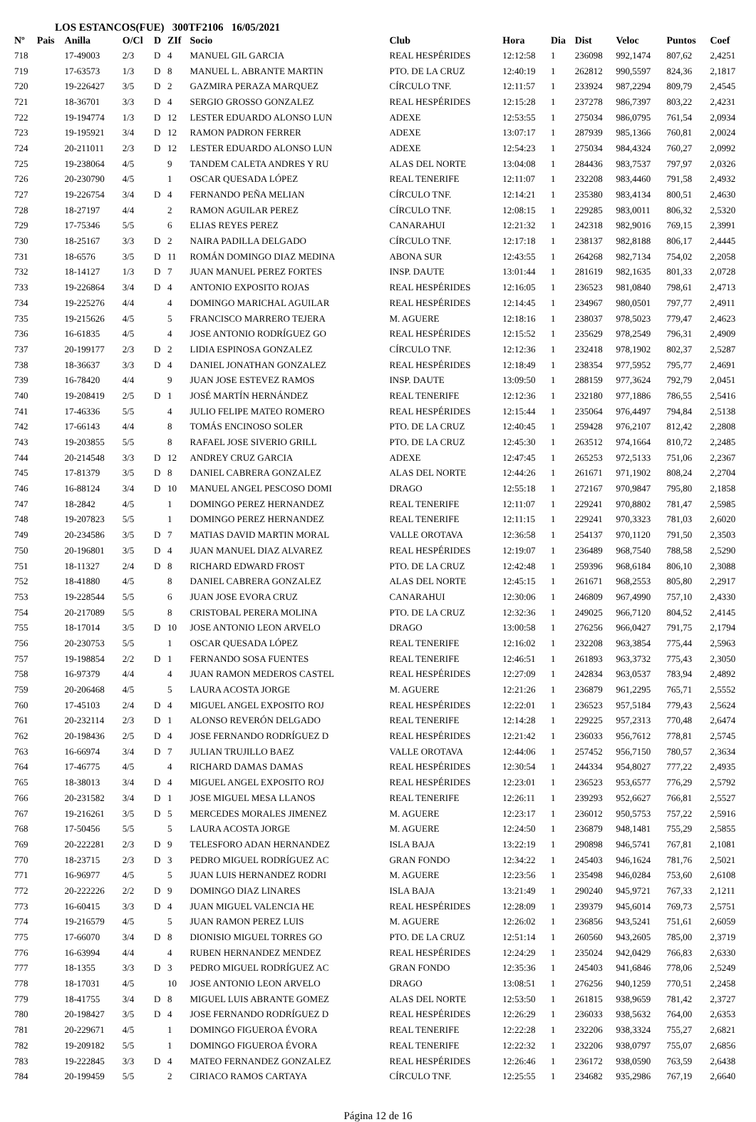LOS ESTANCOS(FUE) 300TF2106 16/05/2021
| Nº | Pais | Anilla | O/Cl | D | ZIf | Socio | Club | Hora | Dia | Dist | Veloc | Puntos | Coef |
| --- | --- | --- | --- | --- | --- | --- | --- | --- | --- | --- | --- | --- | --- |
| 718 | | 17-49003 | 2/3 | D | 4 | MANUEL GIL GARCIA | REAL HESPÉRIDES | 12:12:58 | 1 | 236098 | 992,1474 | 807,62 | 2,4251 |
| 719 | | 17-63573 | 1/3 | D | 8 | MANUEL L. ABRANTE MARTIN | PTO. DE LA CRUZ | 12:40:19 | 1 | 262812 | 990,5597 | 824,36 | 2,1817 |
| 720 | | 19-226427 | 3/5 | D | 2 | GAZMIRA PERAZA MARQUEZ | CÍRCULO TNF. | 12:11:57 | 1 | 233924 | 987,2294 | 809,79 | 2,4545 |
| 721 | | 18-36701 | 3/3 | D | 4 | SERGIO GROSSO GONZALEZ | REAL HESPÉRIDES | 12:15:28 | 1 | 237278 | 986,7397 | 803,22 | 2,4231 |
| 722 | | 19-194774 | 1/3 | D | 12 | LESTER EDUARDO ALONSO LUN | ADEXE | 12:53:55 | 1 | 275034 | 986,0795 | 761,54 | 2,0934 |
| 723 | | 19-195921 | 3/4 | D | 12 | RAMON PADRON FERRER | ADEXE | 13:07:17 | 1 | 287939 | 985,1366 | 760,81 | 2,0024 |
| 724 | | 20-211011 | 2/3 | D | 12 | LESTER EDUARDO ALONSO LUN | ADEXE | 12:54:23 | 1 | 275034 | 984,4324 | 760,27 | 2,0992 |
| 725 | | 19-238064 | 4/5 | | 9 | TANDEM CALETA ANDRES Y RU | ALAS DEL NORTE | 13:04:08 | 1 | 284436 | 983,7537 | 797,97 | 2,0326 |
| 726 | | 20-230790 | 4/5 | | 1 | OSCAR QUESADA LÓPEZ | REAL TENERIFE | 12:11:07 | 1 | 232208 | 983,4460 | 791,58 | 2,4932 |
| 727 | | 19-226754 | 3/4 | D | 4 | FERNANDO PEÑA MELIAN | CÍRCULO TNF. | 12:14:21 | 1 | 235380 | 983,4134 | 800,51 | 2,4630 |
| 728 | | 18-27197 | 4/4 | | 2 | RAMON AGUILAR PEREZ | CÍRCULO TNF. | 12:08:15 | 1 | 229285 | 983,0011 | 806,32 | 2,5320 |
| 729 | | 17-75346 | 5/5 | | 6 | ELIAS REYES PEREZ | CANARAHUI | 12:21:32 | 1 | 242318 | 982,9016 | 769,15 | 2,3991 |
| 730 | | 18-25167 | 3/3 | D | 2 | NAIRA PADILLA DELGADO | CÍRCULO TNF. | 12:17:18 | 1 | 238137 | 982,8188 | 806,17 | 2,4445 |
| 731 | | 18-6576 | 3/5 | D | 11 | ROMÁN DOMINGO DIAZ MEDINA | ABONA SUR | 12:43:55 | 1 | 264268 | 982,7134 | 754,02 | 2,2058 |
| 732 | | 18-14127 | 1/3 | D | 7 | JUAN MANUEL PEREZ FORTES | INSP. DAUTE | 13:01:44 | 1 | 281619 | 982,1635 | 801,33 | 2,0728 |
| 733 | | 19-226864 | 3/4 | D | 4 | ANTONIO EXPOSITO ROJAS | REAL HESPÉRIDES | 12:16:05 | 1 | 236523 | 981,0840 | 798,61 | 2,4713 |
| 734 | | 19-225276 | 4/4 | | 4 | DOMINGO MARICHAL AGUILAR | REAL HESPÉRIDES | 12:14:45 | 1 | 234967 | 980,0501 | 797,77 | 2,4911 |
| 735 | | 19-215626 | 4/5 | | 5 | FRANCISCO MARRERO TEJERA | M. AGUERE | 12:18:16 | 1 | 238037 | 978,5023 | 779,47 | 2,4623 |
| 736 | | 16-61835 | 4/5 | | 4 | JOSE ANTONIO RODRÍGUEZ GO | REAL HESPÉRIDES | 12:15:52 | 1 | 235629 | 978,2549 | 796,31 | 2,4909 |
| 737 | | 20-199177 | 2/3 | D | 2 | LIDIA ESPINOSA GONZALEZ | CÍRCULO TNF. | 12:12:36 | 1 | 232418 | 978,1902 | 802,37 | 2,5287 |
| 738 | | 18-36637 | 3/3 | D | 4 | DANIEL JONATHAN GONZALEZ | REAL HESPÉRIDES | 12:18:49 | 1 | 238354 | 977,5952 | 795,77 | 2,4691 |
| 739 | | 16-78420 | 4/4 | | 9 | JUAN JOSE ESTEVEZ RAMOS | INSP. DAUTE | 13:09:50 | 1 | 288159 | 977,3624 | 792,79 | 2,0451 |
| 740 | | 19-208419 | 2/5 | D | 1 | JOSÉ MARTÍN HERNÁNDEZ | REAL TENERIFE | 12:12:36 | 1 | 232180 | 977,1886 | 786,55 | 2,5416 |
| 741 | | 17-46336 | 5/5 | | 4 | JULIO FELIPE MATEO ROMERO | REAL HESPÉRIDES | 12:15:44 | 1 | 235064 | 976,4497 | 794,84 | 2,5138 |
| 742 | | 17-66143 | 4/4 | | 8 | TOMÁS ENCINOSO SOLER | PTO. DE LA CRUZ | 12:40:45 | 1 | 259428 | 976,2107 | 812,42 | 2,2808 |
| 743 | | 19-203855 | 5/5 | | 8 | RAFAEL JOSE SIVERIO GRILL | PTO. DE LA CRUZ | 12:45:30 | 1 | 263512 | 974,1664 | 810,72 | 2,2485 |
| 744 | | 20-214548 | 3/3 | D | 12 | ANDREY CRUZ GARCIA | ADEXE | 12:47:45 | 1 | 265253 | 972,5133 | 751,06 | 2,2367 |
| 745 | | 17-81379 | 3/5 | D | 8 | DANIEL CABRERA GONZALEZ | ALAS DEL NORTE | 12:44:26 | 1 | 261671 | 971,1902 | 808,24 | 2,2704 |
| 746 | | 16-88124 | 3/4 | D | 10 | MANUEL ANGEL PESCOSO DOMI | DRAGO | 12:55:18 | 1 | 272167 | 970,9847 | 795,80 | 2,1858 |
| 747 | | 18-2842 | 4/5 | | 1 | DOMINGO PEREZ HERNANDEZ | REAL TENERIFE | 12:11:07 | 1 | 229241 | 970,8802 | 781,47 | 2,5985 |
| 748 | | 19-207823 | 5/5 | | 1 | DOMINGO PEREZ HERNANDEZ | REAL TENERIFE | 12:11:15 | 1 | 229241 | 970,3323 | 781,03 | 2,6020 |
| 749 | | 20-234586 | 3/5 | D | 7 | MATIAS DAVID MARTIN MORAL | VALLE OROTAVA | 12:36:58 | 1 | 254137 | 970,1120 | 791,50 | 2,3503 |
| 750 | | 20-196801 | 3/5 | D | 4 | JUAN MANUEL DIAZ ALVAREZ | REAL HESPÉRIDES | 12:19:07 | 1 | 236489 | 968,7540 | 788,58 | 2,5290 |
| 751 | | 18-11327 | 2/4 | D | 8 | RICHARD EDWARD FROST | PTO. DE LA CRUZ | 12:42:48 | 1 | 259396 | 968,6184 | 806,10 | 2,3088 |
| 752 | | 18-41880 | 4/5 | | 8 | DANIEL CABRERA GONZALEZ | ALAS DEL NORTE | 12:45:15 | 1 | 261671 | 968,2553 | 805,80 | 2,2917 |
| 753 | | 19-228544 | 5/5 | | 6 | JUAN JOSE EVORA CRUZ | CANARAHUI | 12:30:06 | 1 | 246809 | 967,4990 | 757,10 | 2,4330 |
| 754 | | 20-217089 | 5/5 | | 8 | CRISTOBAL PERERA MOLINA | PTO. DE LA CRUZ | 12:32:36 | 1 | 249025 | 966,7120 | 804,52 | 2,4145 |
| 755 | | 18-17014 | 3/5 | D | 10 | JOSE ANTONIO LEON ARVELO | DRAGO | 13:00:58 | 1 | 276256 | 966,0427 | 791,75 | 2,1794 |
| 756 | | 20-230753 | 5/5 | | 1 | OSCAR QUESADA LÓPEZ | REAL TENERIFE | 12:16:02 | 1 | 232208 | 963,3854 | 775,44 | 2,5963 |
| 757 | | 19-198854 | 2/2 | D | 1 | FERNANDO SOSA FUENTES | REAL TENERIFE | 12:46:51 | 1 | 261893 | 963,3732 | 775,43 | 2,3050 |
| 758 | | 16-97379 | 4/4 | | 4 | JUAN RAMON MEDEROS CASTEL | REAL HESPÉRIDES | 12:27:09 | 1 | 242834 | 963,0537 | 783,94 | 2,4892 |
| 759 | | 20-206468 | 4/5 | | 5 | LAURA ACOSTA JORGE | M. AGUERE | 12:21:26 | 1 | 236879 | 961,2295 | 765,71 | 2,5552 |
| 760 | | 17-45103 | 2/4 | D | 4 | MIGUEL ANGEL EXPOSITO ROJ | REAL HESPÉRIDES | 12:22:01 | 1 | 236523 | 957,5184 | 779,43 | 2,5624 |
| 761 | | 20-232114 | 2/3 | D | 1 | ALONSO REVERÓN DELGADO | REAL TENERIFE | 12:14:28 | 1 | 229225 | 957,2313 | 770,48 | 2,6474 |
| 762 | | 20-198436 | 2/5 | D | 4 | JOSE FERNANDO RODRÍGUEZ D | REAL HESPÉRIDES | 12:21:42 | 1 | 236033 | 956,7612 | 778,81 | 2,5745 |
| 763 | | 16-66974 | 3/4 | D | 7 | JULIAN TRUJILLO BAEZ | VALLE OROTAVA | 12:44:06 | 1 | 257452 | 956,7150 | 780,57 | 2,3634 |
| 764 | | 17-46775 | 4/5 | | 4 | RICHARD DAMAS DAMAS | REAL HESPÉRIDES | 12:30:54 | 1 | 244334 | 954,8027 | 777,22 | 2,4935 |
| 765 | | 18-38013 | 3/4 | D | 4 | MIGUEL ANGEL EXPOSITO ROJ | REAL HESPÉRIDES | 12:23:01 | 1 | 236523 | 953,6577 | 776,29 | 2,5792 |
| 766 | | 20-231582 | 3/4 | D | 1 | JOSE MIGUEL MESA LLANOS | REAL TENERIFE | 12:26:11 | 1 | 239293 | 952,6627 | 766,81 | 2,5527 |
| 767 | | 19-216261 | 3/5 | D | 5 | MERCEDES MORALES JIMENEZ | M. AGUERE | 12:23:17 | 1 | 236012 | 950,5753 | 757,22 | 2,5916 |
| 768 | | 17-50456 | 5/5 | | 5 | LAURA ACOSTA JORGE | M. AGUERE | 12:24:50 | 1 | 236879 | 948,1481 | 755,29 | 2,5855 |
| 769 | | 20-222281 | 2/3 | D | 9 | TELESFORO ADAN HERNANDEZ | ISLA BAJA | 13:22:19 | 1 | 290898 | 946,5741 | 767,81 | 2,1081 |
| 770 | | 18-23715 | 2/3 | D | 3 | PEDRO MIGUEL RODRÍGUEZ AC | GRAN FONDO | 12:34:22 | 1 | 245403 | 946,1624 | 781,76 | 2,5021 |
| 771 | | 16-96977 | 4/5 | | 5 | JUAN LUIS HERNANDEZ RODRI | M. AGUERE | 12:23:56 | 1 | 235498 | 946,0284 | 753,60 | 2,6108 |
| 772 | | 20-222226 | 2/2 | D | 9 | DOMINGO DIAZ LINARES | ISLA BAJA | 13:21:49 | 1 | 290240 | 945,9721 | 767,33 | 2,1211 |
| 773 | | 16-60415 | 3/3 | D | 4 | JUAN MIGUEL VALENCIA HE | REAL HESPÉRIDES | 12:28:09 | 1 | 239379 | 945,6014 | 769,73 | 2,5751 |
| 774 | | 19-216579 | 4/5 | | 5 | JUAN RAMON PEREZ LUIS | M. AGUERE | 12:26:02 | 1 | 236856 | 943,5241 | 751,61 | 2,6059 |
| 775 | | 17-66070 | 3/4 | D | 8 | DIONISIO MIGUEL TORRES GO | PTO. DE LA CRUZ | 12:51:14 | 1 | 260560 | 943,2605 | 785,00 | 2,3719 |
| 776 | | 16-63994 | 4/4 | | 4 | RUBEN HERNANDEZ MENDEZ | REAL HESPÉRIDES | 12:24:29 | 1 | 235024 | 942,0429 | 766,83 | 2,6330 |
| 777 | | 18-1355 | 3/3 | D | 3 | PEDRO MIGUEL RODRÍGUEZ AC | GRAN FONDO | 12:35:36 | 1 | 245403 | 941,6846 | 778,06 | 2,5249 |
| 778 | | 18-17031 | 4/5 | | 10 | JOSE ANTONIO LEON ARVELO | DRAGO | 13:08:51 | 1 | 276256 | 940,1259 | 770,51 | 2,2458 |
| 779 | | 18-41755 | 3/4 | D | 8 | MIGUEL LUIS ABRANTE GOMEZ | ALAS DEL NORTE | 12:53:50 | 1 | 261815 | 938,9659 | 781,42 | 2,3727 |
| 780 | | 20-198427 | 3/5 | D | 4 | JOSE FERNANDO RODRÍGUEZ D | REAL HESPÉRIDES | 12:26:29 | 1 | 236033 | 938,5632 | 764,00 | 2,6353 |
| 781 | | 20-229671 | 4/5 | | 1 | DOMINGO FIGUEROA ÉVORA | REAL TENERIFE | 12:22:28 | 1 | 232206 | 938,3324 | 755,27 | 2,6821 |
| 782 | | 19-209182 | 5/5 | | 1 | DOMINGO FIGUEROA ÉVORA | REAL TENERIFE | 12:22:32 | 1 | 232206 | 938,0797 | 755,07 | 2,6856 |
| 783 | | 19-222845 | 3/3 | D | 4 | MATEO FERNANDEZ GONZALEZ | REAL HESPÉRIDES | 12:26:46 | 1 | 236172 | 938,0590 | 763,59 | 2,6438 |
| 784 | | 20-199459 | 5/5 | | 2 | CIRIACO RAMOS CARTAYA | CÍRCULO TNF. | 12:25:55 | 1 | 234682 | 935,2986 | 767,19 | 2,6640 |
Página 12 de 16